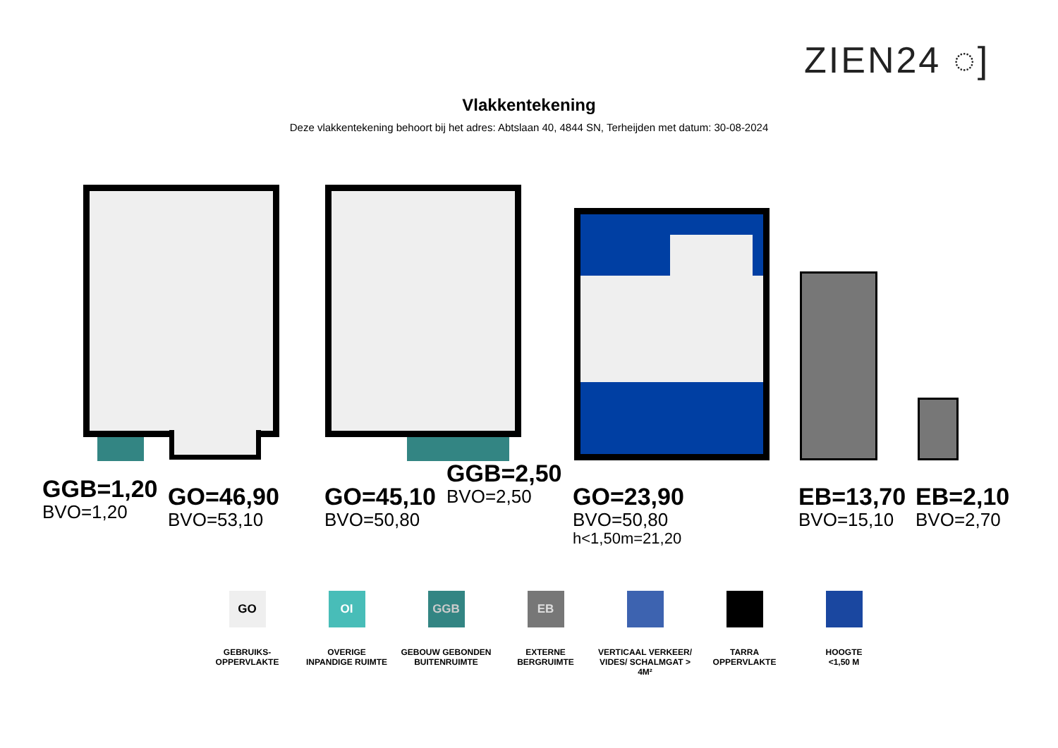ZIEN24 ◌]
Vlakkentekening
Deze vlakkentekening behoort bij het adres: Abtslaan 40, 4844 SN, Terheijden met datum: 30-08-2024
GGB=1,20
BVO=1,20
GO=46,90
BVO=53,10
GO=45,10
BVO=50,80
GGB=2,50
BVO=2,50
GO=23,90
BVO=50,80
h<1,50m=21,20
EB=13,70
BVO=15,10
EB=2,10
BVO=2,70
GO
GEBRUIKS-
OPPERVLAKTE
OI
OVERIGE
INPANDIGE RUIMTE
GGB
GEBOUW GEBONDEN
BUITENRUIMTE
EB
EXTERNE
BERGRUIMTE
VERTICAAL VERKEER/
VIDES/ SCHALMGAT > 4M²
TARRA
OPPERVLAKTE
HOOGTE
<1,50 M